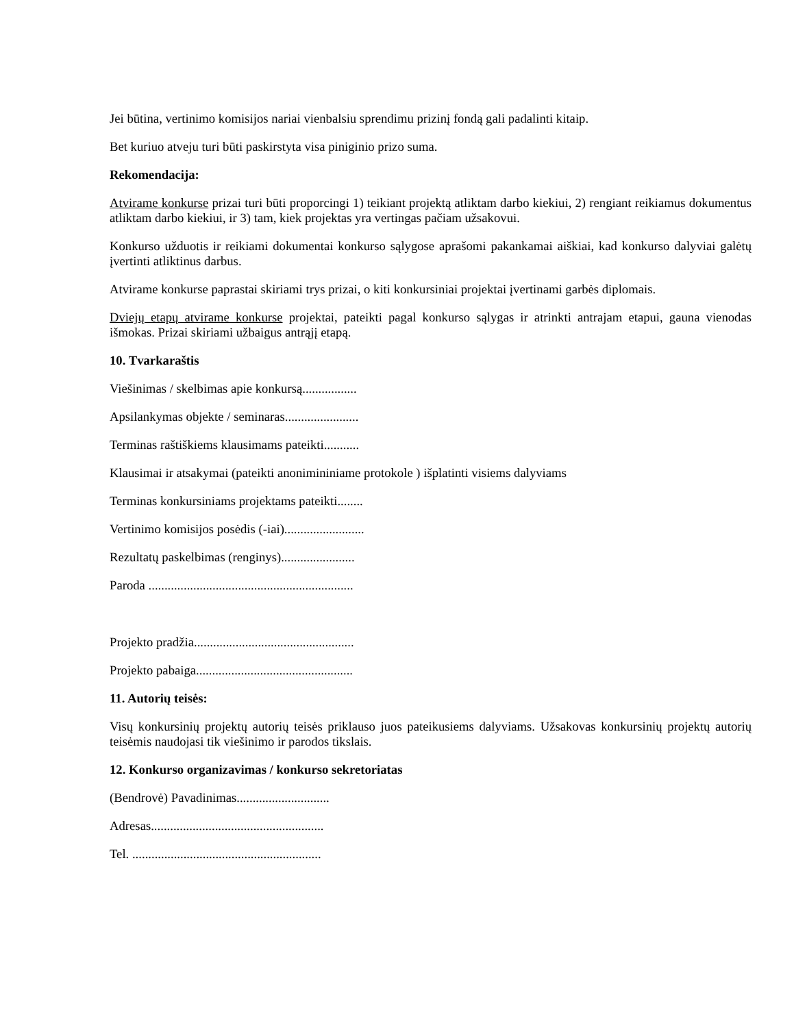Jei būtina, vertinimo komisijos nariai vienbalsiu sprendimu prizinį fondą gali padalinti kitaip.
Bet kuriuo atveju turi būti paskirstyta visa piniginio prizo suma.
Rekomendacija:
Atvirame konkurse prizai turi būti proporcingi 1) teikiant projektą atliktam darbo kiekiui, 2) rengiant reikiamus dokumentus atliktam darbo kiekiui, ir 3) tam, kiek projektas yra vertingas pačiam užsakovui.
Konkurso užduotis ir reikiami dokumentai konkurso sąlygose aprašomi pakankamai aiškiai, kad konkurso dalyviai galėtų įvertinti atliktinus darbus.
Atvirame konkurse paprastai skiriami trys prizai, o kiti konkursiniai projektai įvertinami garbės diplomais.
Dviejų etapų atvirame konkurse projektai, pateikti pagal konkurso sąlygas ir atrinkti antrajam etapui, gauna vienodas išmokas. Prizai skiriami užbaigus antrąjį etapą.
10. Tvarkaraštis
Viešinimas / skelbimas apie konkursą.................
Apsilankymas objekte / seminaras.......................
Terminas raštiškiems klausimams pateikti...........
Klausimai ir atsakymai (pateikti anonimininiame protokole ) išplatinti visiems dalyviams
Terminas konkursiniams projektams pateikti........
Vertinimo komisijos posėdis (-iai).........................
Rezultatų paskelbimas (renginys).......................
Paroda ................................................................
Projekto pradžia..................................................
Projekto pabaiga.................................................
11. Autorių teisės:
Visų konkursinių projektų autorių teisės priklauso juos pateikusiems dalyviams. Užsakovas konkursinių projektų autorių teisėmis naudojasi tik viešinimo ir parodos tikslais.
12. Konkurso organizavimas / konkurso sekretoriatas
(Bendrovė) Pavadinimas.............................
Adresas......................................................
Tel. ...........................................................